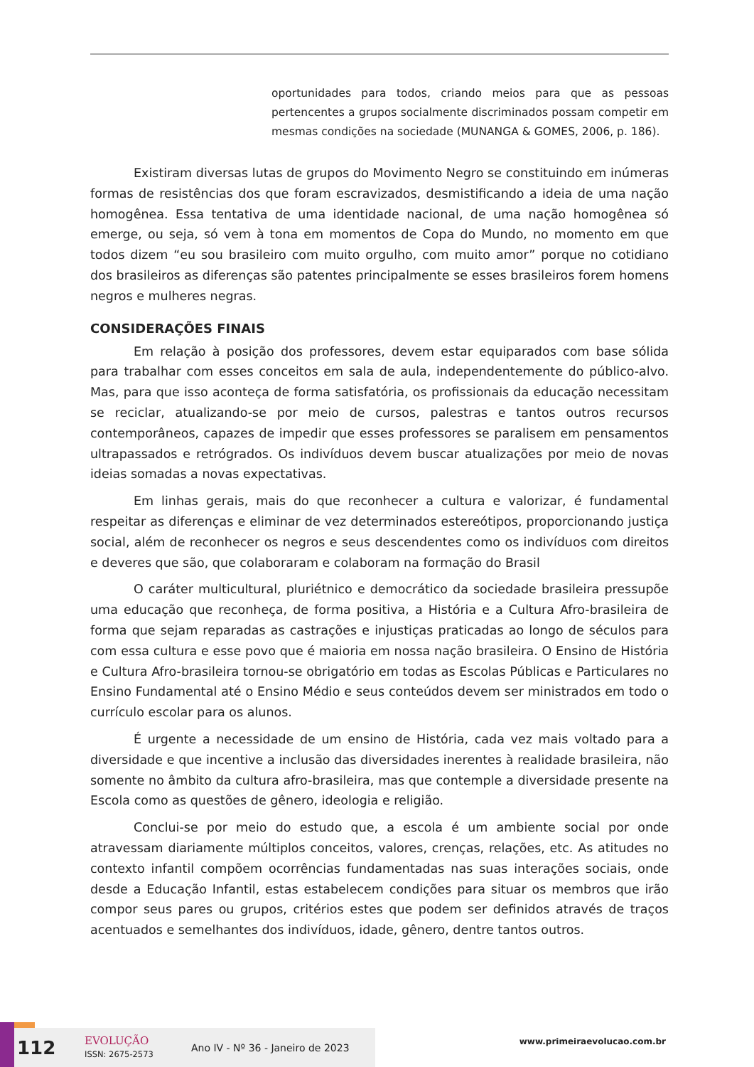oportunidades para todos, criando meios para que as pessoas pertencentes a grupos socialmente discriminados possam competir em mesmas condições na sociedade (MUNANGA & GOMES, 2006, p. 186).
Existiram diversas lutas de grupos do Movimento Negro se constituindo em inúmeras formas de resistências dos que foram escravizados, desmistificando a ideia de uma nação homogênea. Essa tentativa de uma identidade nacional, de uma nação homogênea só emerge, ou seja, só vem à tona em momentos de Copa do Mundo, no momento em que todos dizem “eu sou brasileiro com muito orgulho, com muito amor” porque no cotidiano dos brasileiros as diferenças são patentes principalmente se esses brasileiros forem homens negros e mulheres negras.
CONSIDERAÇÕES FINAIS
Em relação à posição dos professores, devem estar equiparados com base sólida para trabalhar com esses conceitos em sala de aula, independentemente do público-alvo. Mas, para que isso aconteça de forma satisfatória, os profissionais da educação necessitam se reciclar, atualizando-se por meio de cursos, palestras e tantos outros recursos contemporâneos, capazes de impedir que esses professores se paralisem em pensamentos ultrapassados e retrógrados. Os indivíduos devem buscar atualizações por meio de novas ideias somadas a novas expectativas.
Em linhas gerais, mais do que reconhecer a cultura e valorizar, é fundamental respeitar as diferenças e eliminar de vez determinados estereótipos, proporcionando justiça social, além de reconhecer os negros e seus descendentes como os indivíduos com direitos e deveres que são, que colaboraram e colaboram na formação do Brasil
O caráter multicultural, pluriétnico e democrático da sociedade brasileira pressupõe uma educação que reconheça, de forma positiva, a História e a Cultura Afro-brasileira de forma que sejam reparadas as castrações e injustiças praticadas ao longo de séculos para com essa cultura e esse povo que é maioria em nossa nação brasileira. O Ensino de História e Cultura Afro-brasileira tornou-se obrigatório em todas as Escolas Públicas e Particulares no Ensino Fundamental até o Ensino Médio e seus conteúdos devem ser ministrados em todo o currículo escolar para os alunos.
É urgente a necessidade de um ensino de História, cada vez mais voltado para a diversidade e que incentive a inclusão das diversidades inerentes à realidade brasileira, não somente no âmbito da cultura afro-brasileira, mas que contemple a diversidade presente na Escola como as questões de gênero, ideologia e religião.
Conclui-se por meio do estudo que, a escola é um ambiente social por onde atravessam diariamente múltiplos conceitos, valores, crenças, relações, etc. As atitudes no contexto infantil compõem ocorrências fundamentadas nas suas interações sociais, onde desde a Educação Infantil, estas estabelecem condições para situar os membros que irão compor seus pares ou grupos, critérios estes que podem ser definidos através de traços acentuados e semelhantes dos indivíduos, idade, gênero, dentre tantos outros.
112 EVOLUÇÃO
ISSN: 2675-2573 Ano IV - Nº 36 - Janeiro de 2023
www.primeiraevolucao.com.br